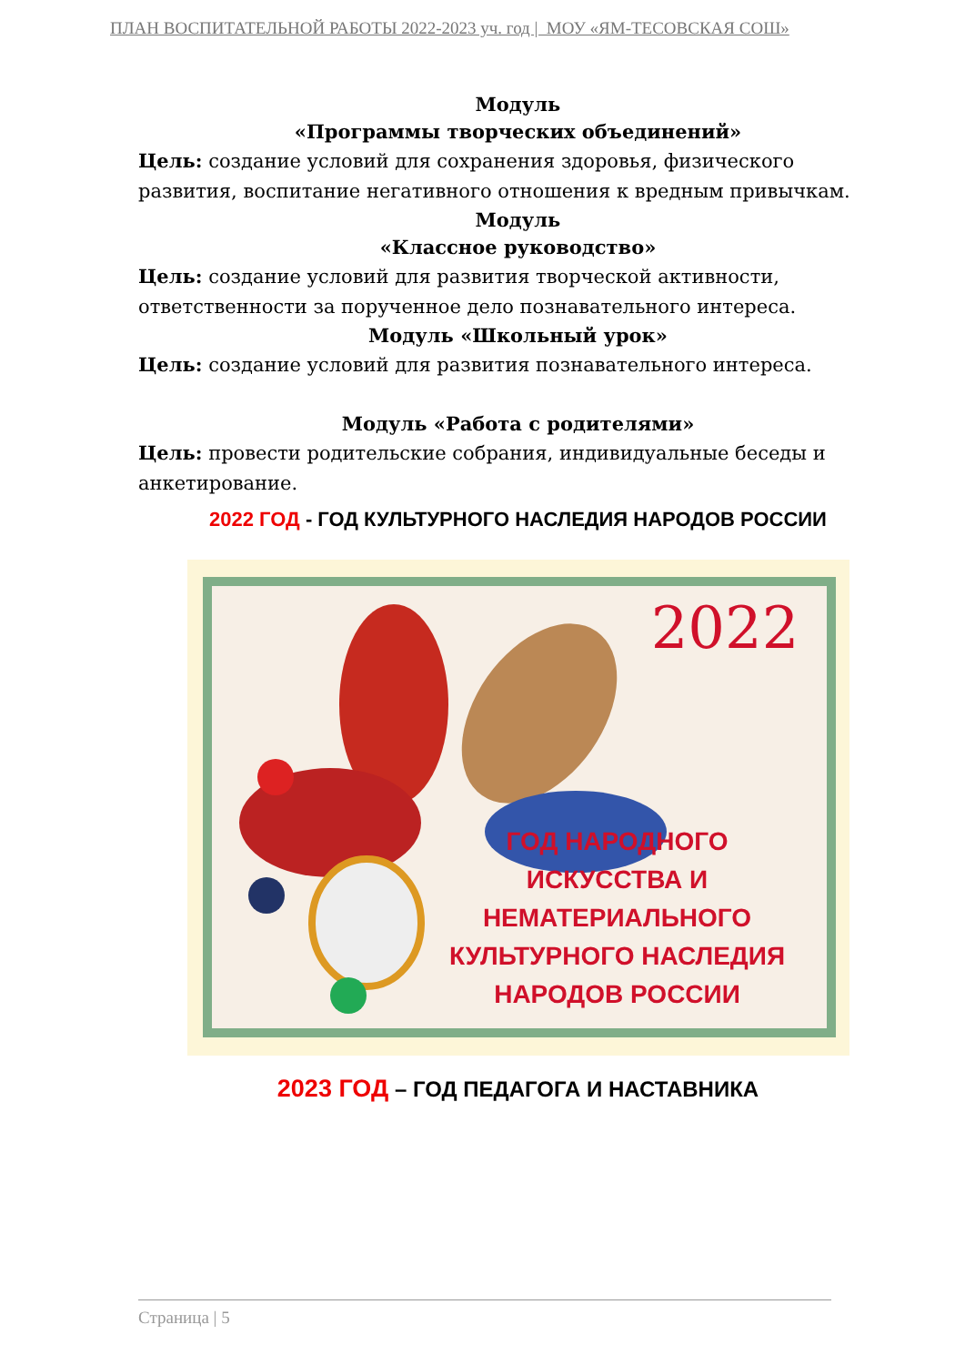ПЛАН ВОСПИТАТЕЛЬНОЙ РАБОТЫ 2022-2023 уч. год | МОУ «ЯМ-ТЕСОВСКАЯ СОШ»
Модуль
«Программы творческих объединений»
Цель: создание условий для сохранения здоровья, физического развития, воспитание негативного отношения к вредным привычкам.
Модуль
«Классное руководство»
Цель: создание условий для развития творческой активности, ответственности за порученное дело познавательного интереса.
Модуль «Школьный урок»
Цель: создание условий для развития познавательного интереса.
Модуль «Работа с родителями»
Цель: провести родительские собрания, индивидуальные беседы и анкетирование.
2022 ГОД - ГОД КУЛЬТУРНОГО НАСЛЕДИЯ НАРОДОВ РОССИИ
2022
ГОД НАРОДНОГО ИСКУССТВА И НЕМАТЕРИАЛЬНОГО КУЛЬТУРНОГО НАСЛЕДИЯ НАРОДОВ РОССИИ
2023 ГОД – ГОД ПЕДАГОГА И НАСТАВНИКА
Страница | 5